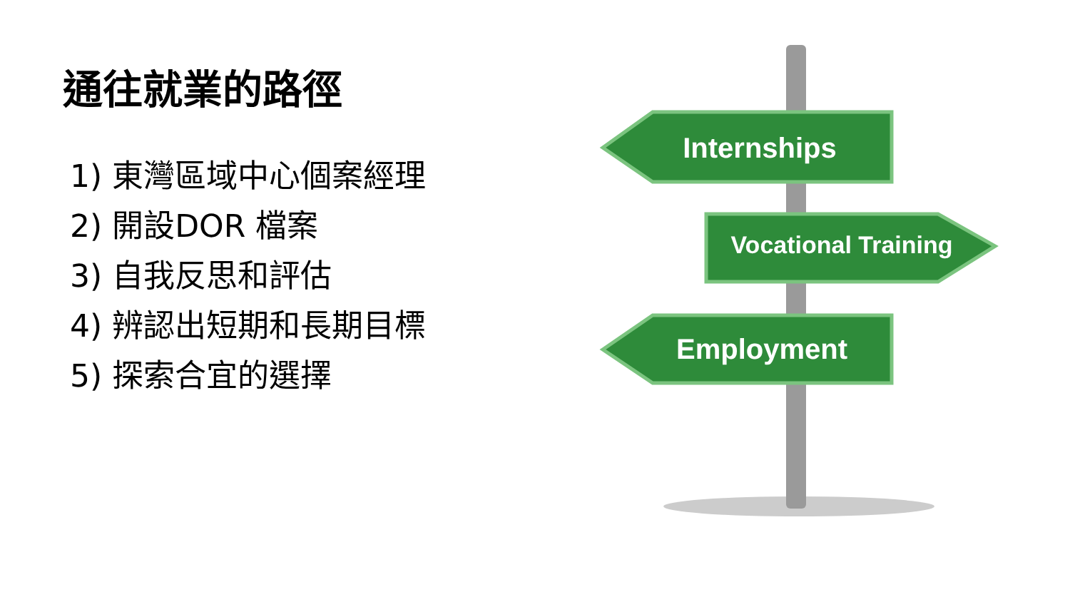通往就業的路徑
1) 東灣區域中心個案經理
2) 開設DOR 檔案
3) 自我反思和評估
4) 辨認出短期和長期目標
5) 探索合宜的選擇
Internships
Vocational Training
Employment